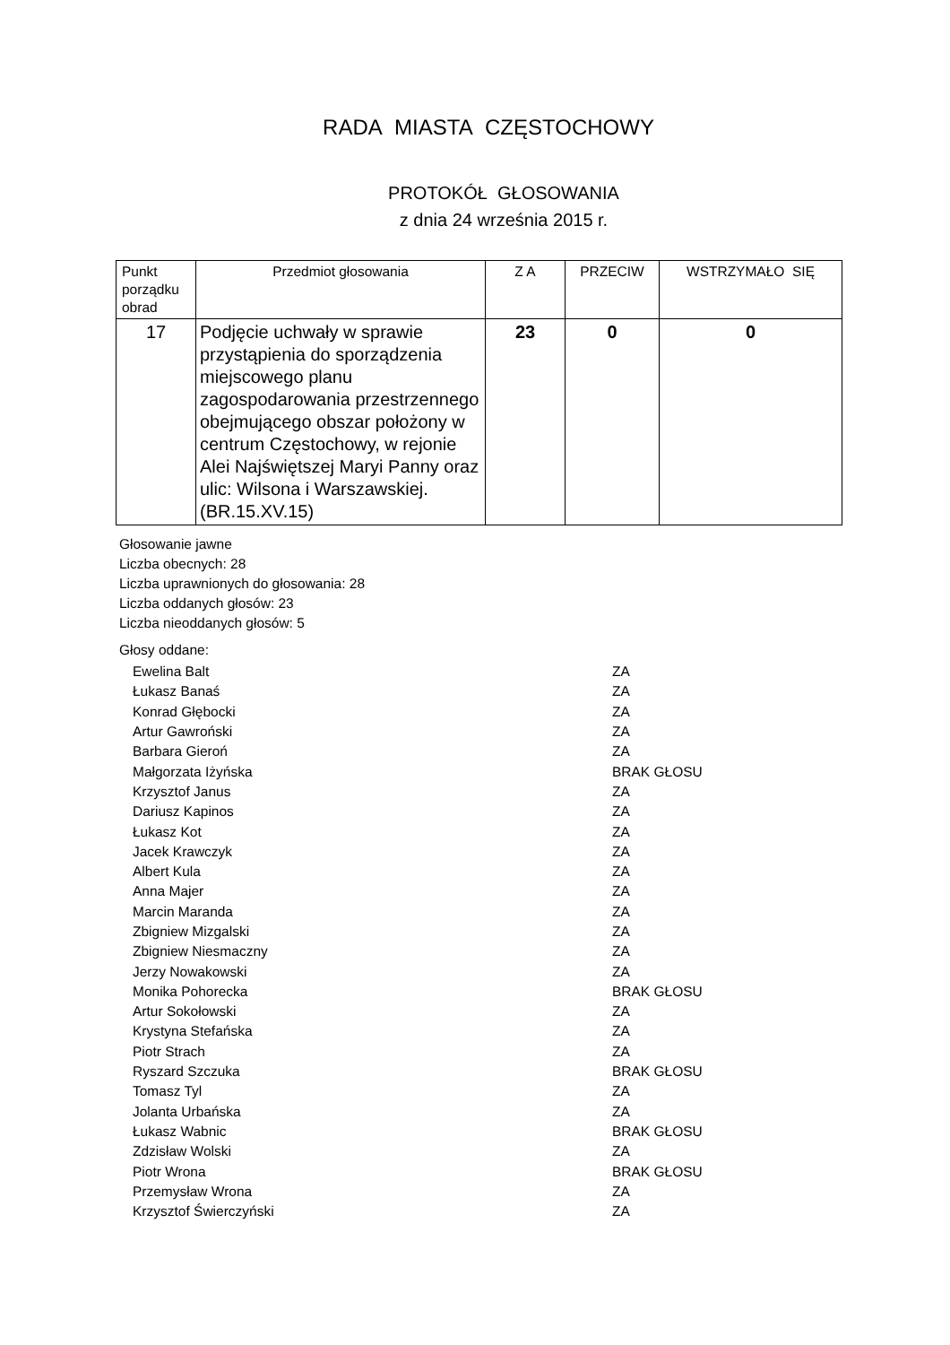RADA MIASTA CZĘSTOCHOWY
PROTOKÓŁ GŁOSOWANIA
z dnia 24 września 2015 r.
| Punkt porządku obrad | Przedmiot głosowania | Z A | PRZECIW | WSTRZYMAŁO SIĘ |
| --- | --- | --- | --- | --- |
| 17 | Podjęcie uchwały w sprawie przystąpienia do sporządzenia miejscowego planu zagospodarowania przestrzennego obejmującego obszar położony w centrum Częstochowy, w rejonie Alei Najświętszej Maryi Panny oraz ulic: Wilsona i Warszawskiej. (BR.15.XV.15) | 23 | 0 | 0 |
Głosowanie jawne
Liczba obecnych: 28
Liczba uprawnionych do głosowania: 28
Liczba oddanych głosów: 23
Liczba nieoddanych głosów: 5
Głosy oddane:
| Ewelina Balt | ZA |
| Łukasz Banaś | ZA |
| Konrad Głębocki | ZA |
| Artur Gawroński | ZA |
| Barbara Gieroń | ZA |
| Małgorzata Iżyńska | BRAK GŁOSU |
| Krzysztof Janus | ZA |
| Dariusz Kapinos | ZA |
| Łukasz Kot | ZA |
| Jacek Krawczyk | ZA |
| Albert Kula | ZA |
| Anna Majer | ZA |
| Marcin Maranda | ZA |
| Zbigniew Mizgalski | ZA |
| Zbigniew Niesmaczny | ZA |
| Jerzy Nowakowski | ZA |
| Monika Pohorecka | BRAK GŁOSU |
| Artur Sokołowski | ZA |
| Krystyna Stefańska | ZA |
| Piotr Strach | ZA |
| Ryszard Szczuka | BRAK GŁOSU |
| Tomasz Tyl | ZA |
| Jolanta Urbańska | ZA |
| Łukasz Wabnic | BRAK GŁOSU |
| Zdzisław Wolski | ZA |
| Piotr Wrona | BRAK GŁOSU |
| Przemysław Wrona | ZA |
| Krzysztof Świerczyński | ZA |